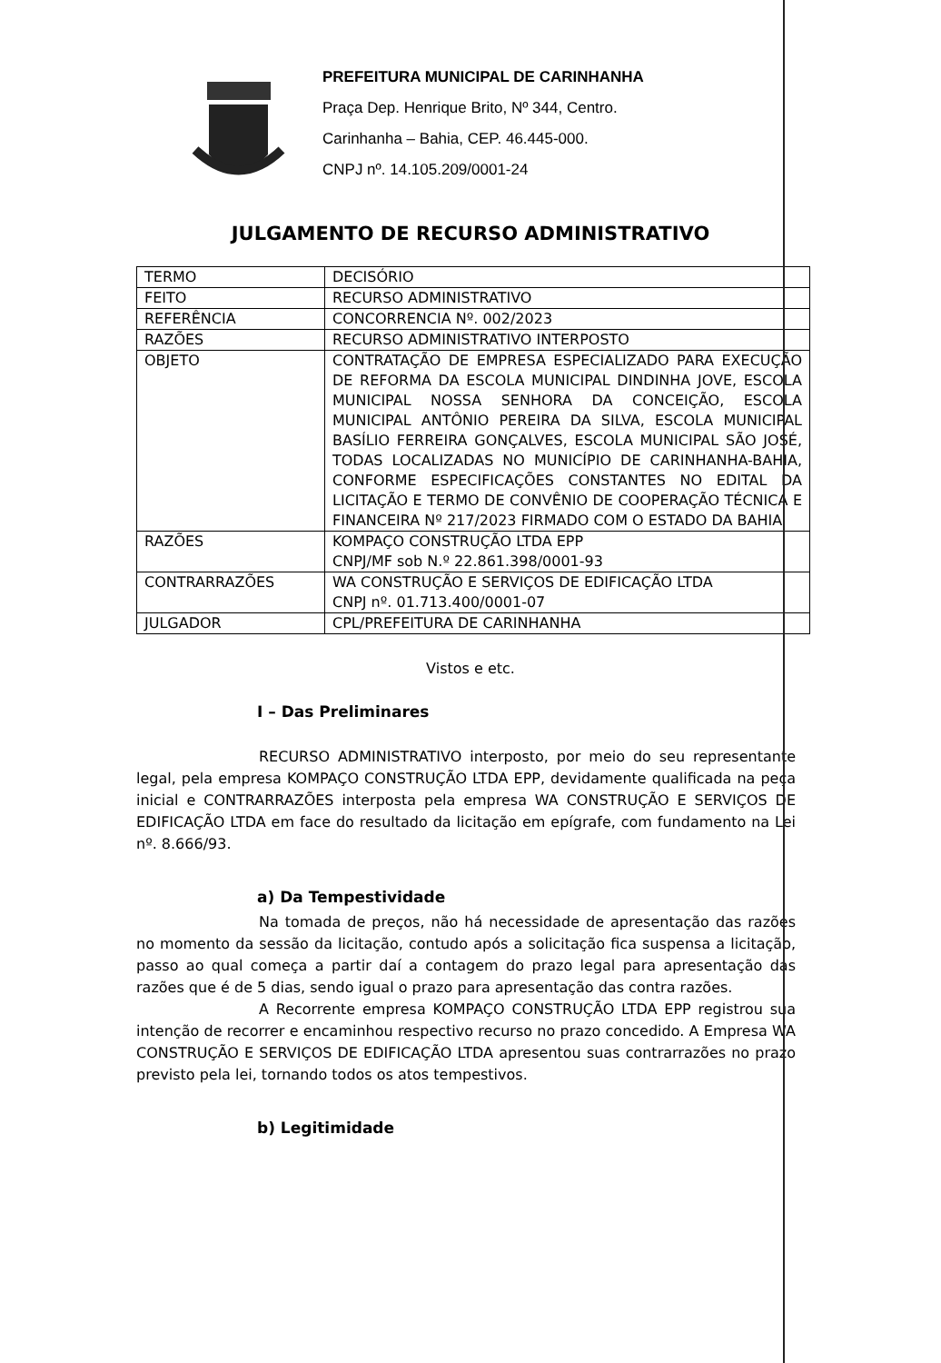PREFEITURA MUNICIPAL DE CARINHANHA
Praça Dep. Henrique Brito, Nº 344, Centro.
Carinhanha – Bahia, CEP. 46.445-000.
CNPJ nº. 14.105.209/0001-24
JULGAMENTO DE RECURSO ADMINISTRATIVO
| TERMO | DECISÓRIO |
| FEITO | RECURSO ADMINISTRATIVO |
| REFERÊNCIA | CONCORRENCIA Nº. 002/2023 |
| RAZÕES | RECURSO ADMINISTRATIVO INTERPOSTO |
| OBJETO | CONTRATAÇÃO DE EMPRESA ESPECIALIZADO PARA EXECUÇÃO DE REFORMA DA ESCOLA MUNICIPAL DINDINHA JOVE, ESCOLA MUNICIPAL NOSSA SENHORA DA CONCEIÇÃO, ESCOLA MUNICIPAL ANTÔNIO PEREIRA DA SILVA, ESCOLA MUNICIPAL BASÍLIO FERREIRA GONÇALVES, ESCOLA MUNICIPAL SÃO JOSÉ, TODAS LOCALIZADAS NO MUNICÍPIO DE CARINHANHA-BAHIA, CONFORME ESPECIFICAÇÕES CONSTANTES NO EDITAL DA LICITAÇÃO E TERMO DE CONVÊNIO DE COOPERAÇÃO TÉCNICA E FINANCEIRA Nº 217/2023 FIRMADO COM O ESTADO DA BAHIA |
| RAZÕES | KOMPAÇO CONSTRUÇÃO LTDA EPP CNPJ/MF sob N.º 22.861.398/0001-93 |
| CONTRARRAZÕES | WA CONSTRUÇÃO E SERVIÇOS DE EDIFICAÇÃO LTDA CNPJ nº. 01.713.400/0001-07 |
| JULGADOR | CPL/PREFEITURA DE CARINHANHA |
Vistos e etc.
I – Das Preliminares
RECURSO ADMINISTRATIVO interposto, por meio do seu representante legal, pela empresa KOMPAÇO CONSTRUÇÃO LTDA EPP, devidamente qualificada na peça inicial e CONTRARRAZÕES interposta pela empresa WA CONSTRUÇÃO E SERVIÇOS DE EDIFICAÇÃO LTDA em face do resultado da licitação em epígrafe, com fundamento na Lei nº. 8.666/93.
a) Da Tempestividade
Na tomada de preços, não há necessidade de apresentação das razões no momento da sessão da licitação, contudo após a solicitação fica suspensa a licitação, passo ao qual começa a partir daí a contagem do prazo legal para apresentação das razões que é de 5 dias, sendo igual o prazo para apresentação das contra razões.
A Recorrente empresa KOMPAÇO CONSTRUÇÃO LTDA EPP registrou sua intenção de recorrer e encaminhou respectivo recurso no prazo concedido. A Empresa WA CONSTRUÇÃO E SERVIÇOS DE EDIFICAÇÃO LTDA apresentou suas contrarrazões no prazo previsto pela lei, tornando todos os atos tempestivos.
b) Legitimidade